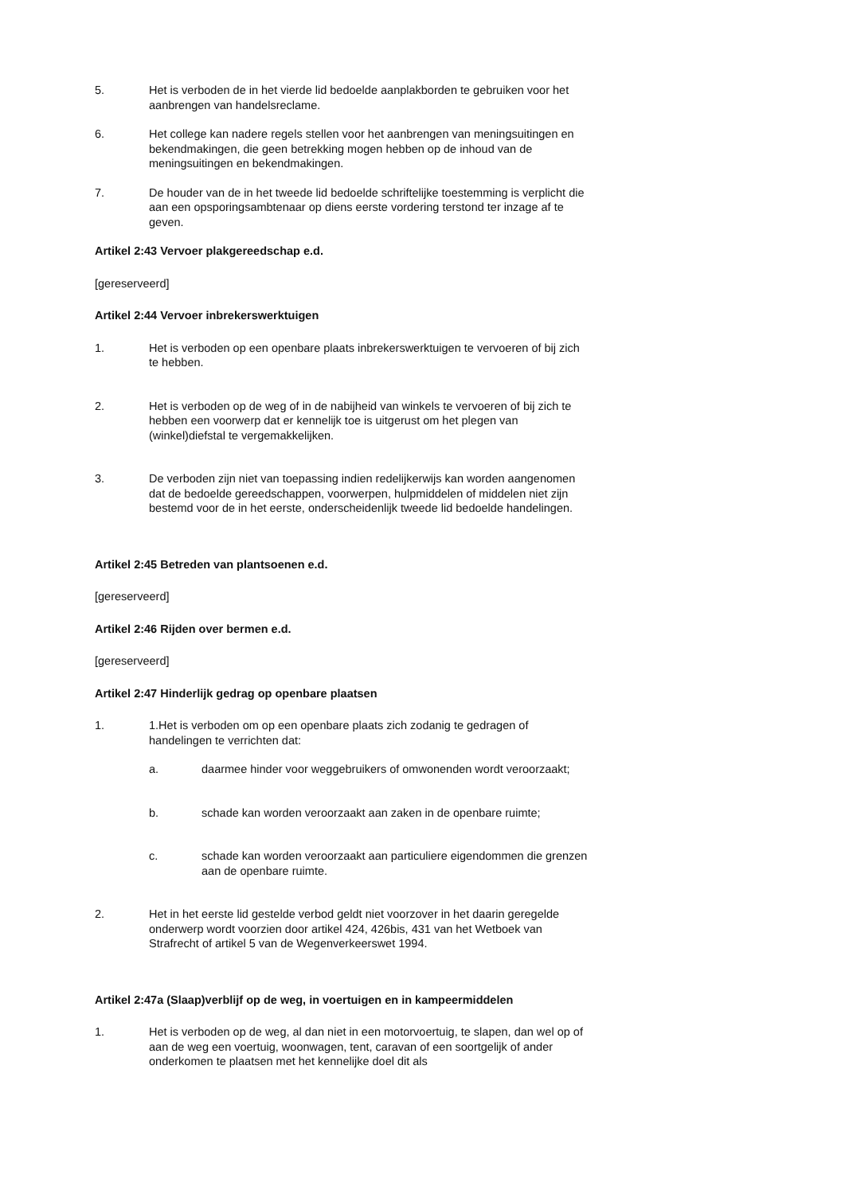5. Het is verboden de in het vierde lid bedoelde aanplakborden te gebruiken voor het aanbrengen van handelsreclame.
6. Het college kan nadere regels stellen voor het aanbrengen van meningsuitingen en bekendmakingen, die geen betrekking mogen hebben op de inhoud van de meningsuitingen en bekendmakingen.
7. De houder van de in het tweede lid bedoelde schriftelijke toestemming is verplicht die aan een opsporingsambtenaar op diens eerste vordering terstond ter inzage af te geven.
Artikel 2:43 Vervoer plakgereedschap e.d.
[gereserveerd]
Artikel 2:44 Vervoer inbrekerswerktuigen
1. Het is verboden op een openbare plaats inbrekerswerktuigen te vervoeren of bij zich te hebben.
2. Het is verboden op de weg of in de nabijheid van winkels te vervoeren of bij zich te hebben een voorwerp dat er kennelijk toe is uitgerust om het plegen van (winkel)diefstal te vergemakkelijken.
3. De verboden zijn niet van toepassing indien redelijkerwijs kan worden aangenomen dat de bedoelde gereedschappen, voorwerpen, hulpmiddelen of middelen niet zijn bestemd voor de in het eerste, onderscheidenlijk tweede lid bedoelde handelingen.
Artikel 2:45 Betreden van plantsoenen e.d.
[gereserveerd]
Artikel 2:46 Rijden over bermen e.d.
[gereserveerd]
Artikel 2:47 Hinderlijk gedrag op openbare plaatsen
1. 1.Het is verboden om op een openbare plaats zich zodanig te gedragen of handelingen te verrichten dat:
a. daarmee hinder voor weggebruikers of omwonenden wordt veroorzaakt;
b. schade kan worden veroorzaakt aan zaken in de openbare ruimte;
c. schade kan worden veroorzaakt aan particuliere eigendommen die grenzen aan de openbare ruimte.
2. Het in het eerste lid gestelde verbod geldt niet voorzover in het daarin geregelde onderwerp wordt voorzien door artikel 424, 426bis, 431 van het Wetboek van Strafrecht of artikel 5 van de Wegenverkeerswet 1994.
Artikel 2:47a (Slaap)verblijf op de weg, in voertuigen en in kampeermiddelen
1. Het is verboden op de weg, al dan niet in een motorvoertuig, te slapen, dan wel op of aan de weg een voertuig, woonwagen, tent, caravan of een soortgelijk of ander onderkomen te plaatsen met het kennelijke doel dit als